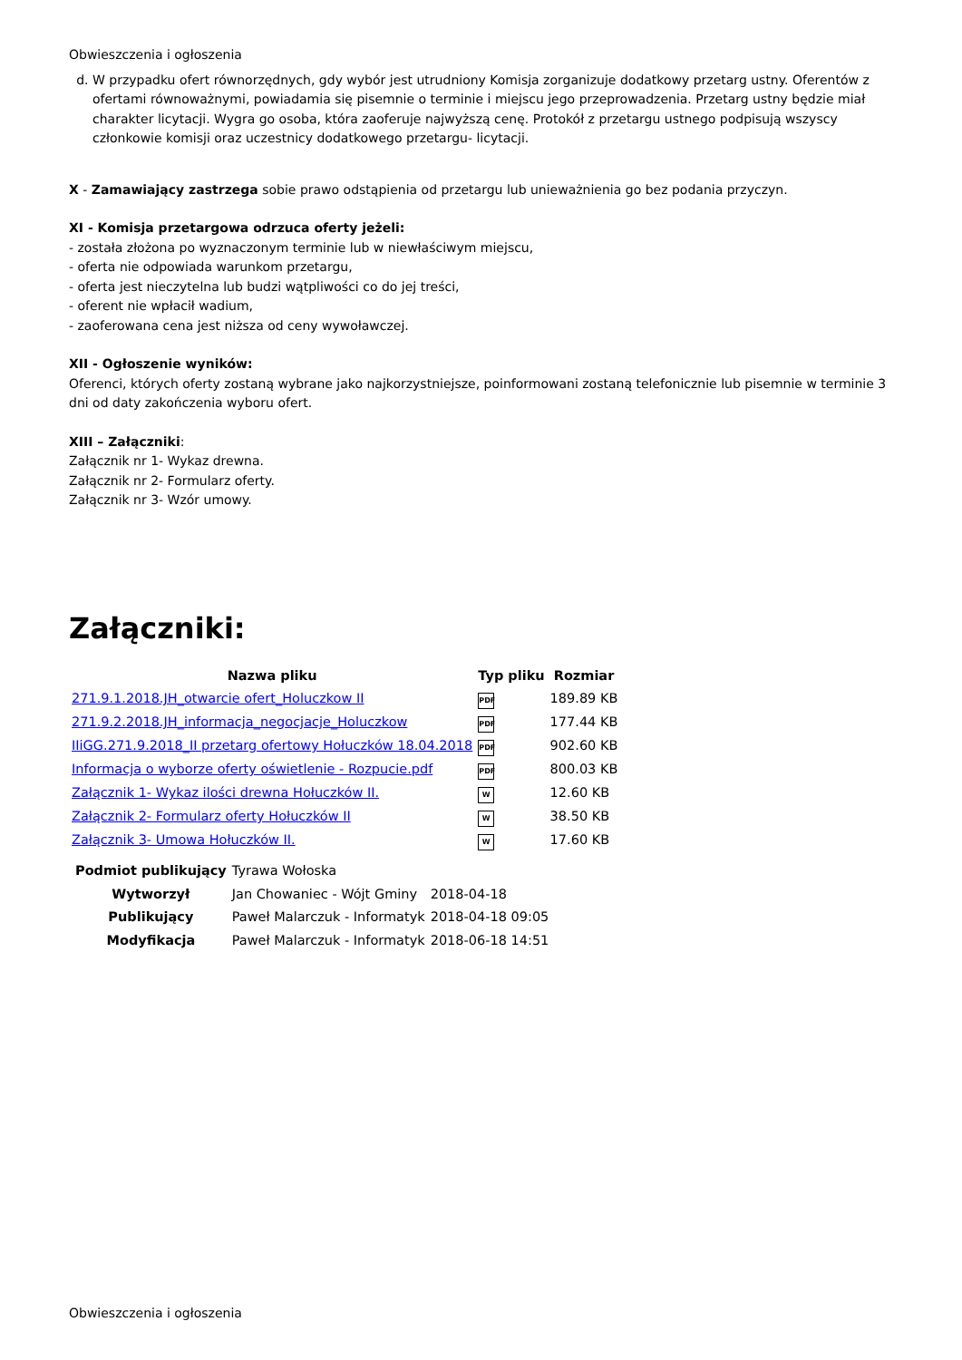Obwieszczenia i ogłoszenia
d. W przypadku ofert równorzędnych, gdy wybór jest utrudniony Komisja zorganizuje dodatkowy przetarg ustny. Oferentów z ofertami równoważnymi, powiadamia się pisemnie o terminie i miejscu jego przeprowadzenia. Przetarg ustny będzie miał charakter licytacji. Wygra go osoba, która zaoferuje najwyższą cenę. Protokół z przetargu ustnego podpisują wszyscy członkowie komisji oraz uczestnicy dodatkowego przetargu- licytacji.
X - Zamawiający zastrzega sobie prawo odstąpienia od przetargu lub unieważnienia go bez podania przyczyn.
XI - Komisja przetargowa odrzuca oferty jeżeli:
- została złożona po wyznaczonym terminie lub w niewłaściwym miejscu,
- oferta nie odpowiada warunkom przetargu,
- oferta jest nieczytelna lub budzi wątpliwości co do jej treści,
- oferent nie wpłacił wadium,
- zaoferowana cena jest niższa od ceny wywoławczej.
XII - Ogłoszenie wyników:
Oferenci, których oferty zostaną wybrane jako najkorzystniejsze, poinformowani zostaną telefonicznie lub pisemnie w terminie 3 dni od daty zakończenia wyboru ofert.
XIII – Załączniki:
Załącznik nr 1- Wykaz drewna.
Załącznik nr 2- Formularz oferty.
Załącznik nr 3- Wzór umowy.
Załączniki:
| Nazwa pliku | Typ pliku | Rozmiar |
| --- | --- | --- |
| 271.9.1.2018.JH_otwarcie ofert_Holuczkow II | PDF | 189.89 KB |
| 271.9.2.2018.JH_informacja_negocjacje_Holuczkow | PDF | 177.44 KB |
| IIiGG.271.9.2018_II przetarg ofertowy Hołuczków 18.04.2018 | PDF | 902.60 KB |
| Informacja o wyborze oferty oświetlenie - Rozpucie.pdf | PDF | 800.03 KB |
| Załącznik 1- Wykaz ilości drewna Hołuczków II. | W | 12.60 KB |
| Załącznik 2- Formularz oferty Hołuczków II | W | 38.50 KB |
| Załącznik 3- Umowa Hołuczków II. | W | 17.60 KB |
| Podmiot publikujący | Tyrawa Wołoska | |
| Wytworzył | Jan Chowaniec - Wójt Gminy | 2018-04-18 |
| Publikujący | Paweł Malarczuk - Informatyk | 2018-04-18 09:05 |
| Modyfikacja | Paweł Malarczuk - Informatyk | 2018-06-18 14:51 |
Obwieszczenia i ogłoszenia